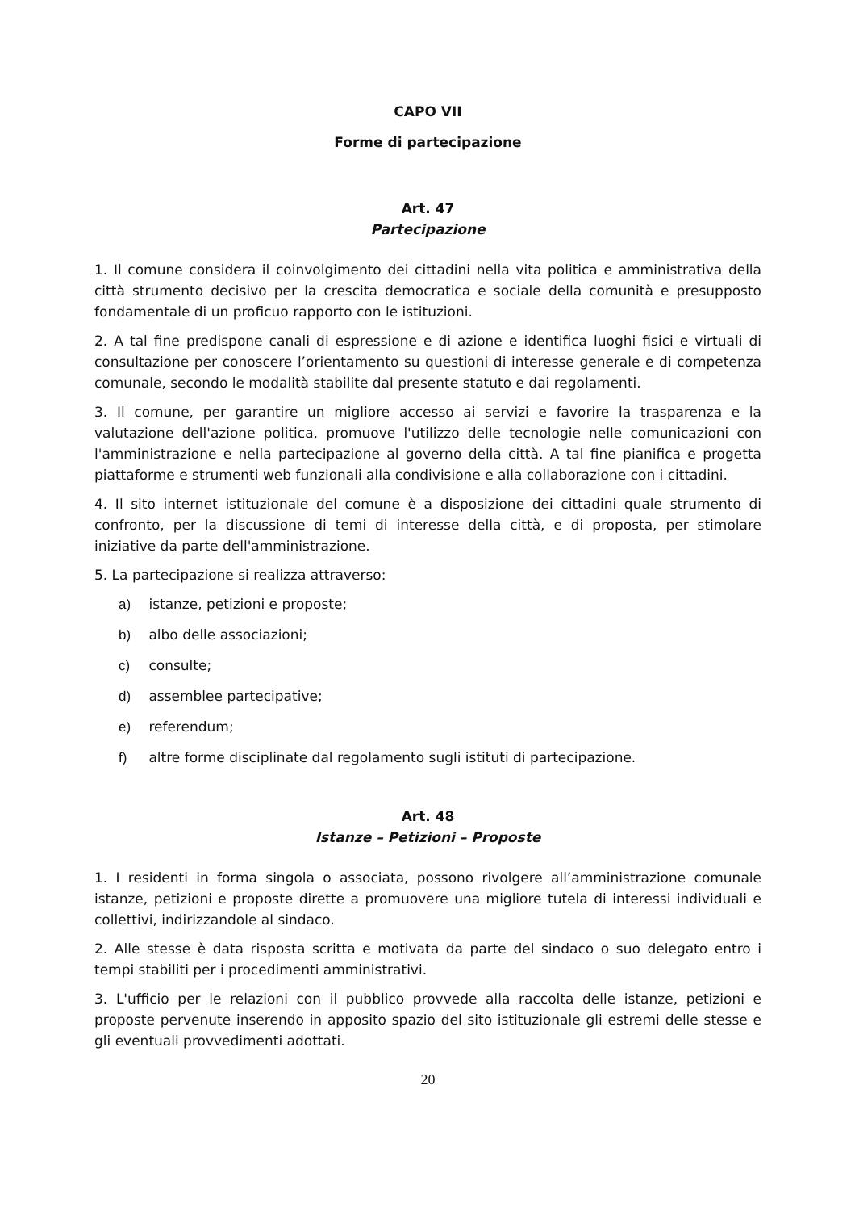CAPO VII
Forme di partecipazione
Art. 47
Partecipazione
1. Il comune considera il coinvolgimento dei cittadini nella vita politica e amministrativa della città strumento decisivo per la crescita democratica e sociale della comunità e presupposto fondamentale di un proficuo rapporto con le istituzioni.
2. A tal fine predispone canali di espressione e di azione e identifica luoghi fisici e virtuali di consultazione per conoscere l’orientamento su questioni di interesse generale e di competenza comunale, secondo le modalità stabilite dal presente statuto e dai regolamenti.
3. Il comune, per garantire un migliore accesso ai servizi e favorire la trasparenza e la valutazione dell'azione politica, promuove l'utilizzo delle tecnologie nelle comunicazioni con l'amministrazione e nella partecipazione al governo della città. A tal fine pianifica e progetta piattaforme e strumenti web funzionali alla condivisione e alla collaborazione con i cittadini.
4. Il sito internet istituzionale del comune è a disposizione dei cittadini quale strumento di confronto, per la discussione di temi di interesse della città, e di proposta, per stimolare iniziative da parte dell'amministrazione.
5. La partecipazione si realizza attraverso:
a) istanze, petizioni e proposte;
b) albo delle associazioni;
c) consulte;
d) assemblee partecipative;
e) referendum;
f) altre forme disciplinate dal regolamento sugli istituti di partecipazione.
Art. 48
Istanze – Petizioni – Proposte
1. I residenti in forma singola o associata, possono rivolgere all’amministrazione comunale istanze, petizioni e proposte dirette a promuovere una migliore tutela di interessi individuali e collettivi, indirizzandole al sindaco.
2. Alle stesse è data risposta scritta e motivata da parte del sindaco o suo delegato entro i tempi stabiliti per i procedimenti amministrativi.
3. L'ufficio per le relazioni con il pubblico provvede alla raccolta delle istanze, petizioni e proposte pervenute inserendo in apposito spazio del sito istituzionale gli estremi delle stesse e gli eventuali provvedimenti adottati.
20